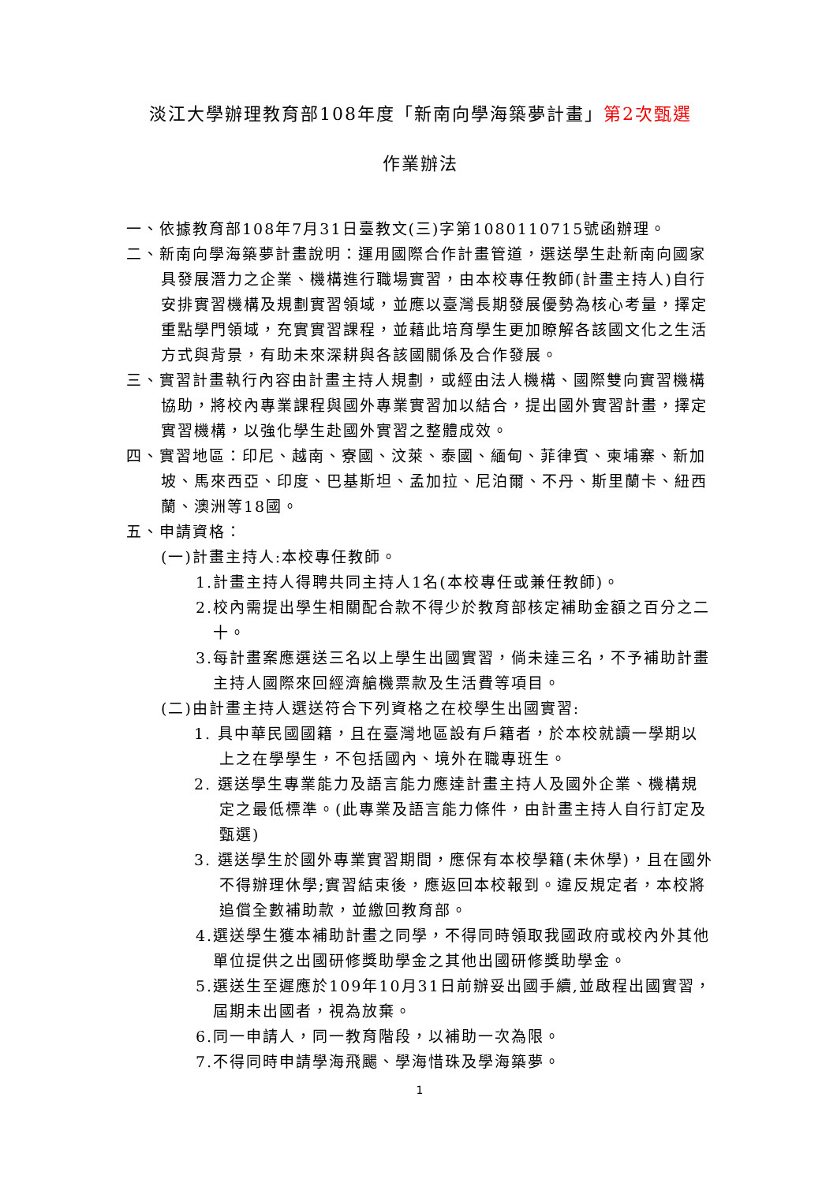淡江大學辦理教育部108年度「新南向學海築夢計畫」第2次甄選
作業辦法
一、依據教育部108年7月31日臺教文(三)字第1080110715號函辦理。
二、新南向學海築夢計畫說明：運用國際合作計畫管道，選送學生赴新南向國家具發展潛力之企業、機構進行職場實習，由本校專任教師(計畫主持人)自行安排實習機構及規劃實習領域，並應以臺灣長期發展優勢為核心考量，擇定重點學門領域，充實實習課程，並藉此培育學生更加瞭解各該國文化之生活方式與背景，有助未來深耕與各該國關係及合作發展。
三、實習計畫執行內容由計畫主持人規劃，或經由法人機構、國際雙向實習機構協助，將校內專業課程與國外專業實習加以結合，提出國外實習計畫，擇定實習機構，以強化學生赴國外實習之整體成效。
四、實習地區：印尼、越南、寮國、汶萊、泰國、緬甸、菲律賓、柬埔寨、新加坡、馬來西亞、印度、巴基斯坦、孟加拉、尼泊爾、不丹、斯里蘭卡、紐西蘭、澳洲等18國。
五、申請資格：
(一)計畫主持人:本校專任教師。
1.計畫主持人得聘共同主持人1名(本校專任或兼任教師)。
2.校內需提出學生相關配合款不得少於教育部核定補助金額之百分之二十。
3.每計畫案應選送三名以上學生出國實習，倘未達三名，不予補助計畫主持人國際來回經濟艙機票款及生活費等項目。
(二)由計畫主持人選送符合下列資格之在校學生出國實習:
1. 具中華民國國籍，且在臺灣地區設有戶籍者，於本校就讀一學期以上之在學學生，不包括國內、境外在職專班生。
2. 選送學生專業能力及語言能力應達計畫主持人及國外企業、機構規定之最低標準。(此專業及語言能力條件，由計畫主持人自行訂定及甄選)
3. 選送學生於國外專業實習期間，應保有本校學籍(未休學)，且在國外不得辦理休學;實習結束後，應返回本校報到。違反規定者，本校將追償全數補助款，並繳回教育部。
4.選送學生獲本補助計畫之同學，不得同時領取我國政府或校內外其他單位提供之出國研修獎助學金之其他出國研修獎助學金。
5.選送生至遲應於109年10月31日前辦妥出國手續,並啟程出國實習，屆期未出國者，視為放棄。
6.同一申請人，同一教育階段，以補助一次為限。
7.不得同時申請學海飛颺、學海惜珠及學海築夢。
1